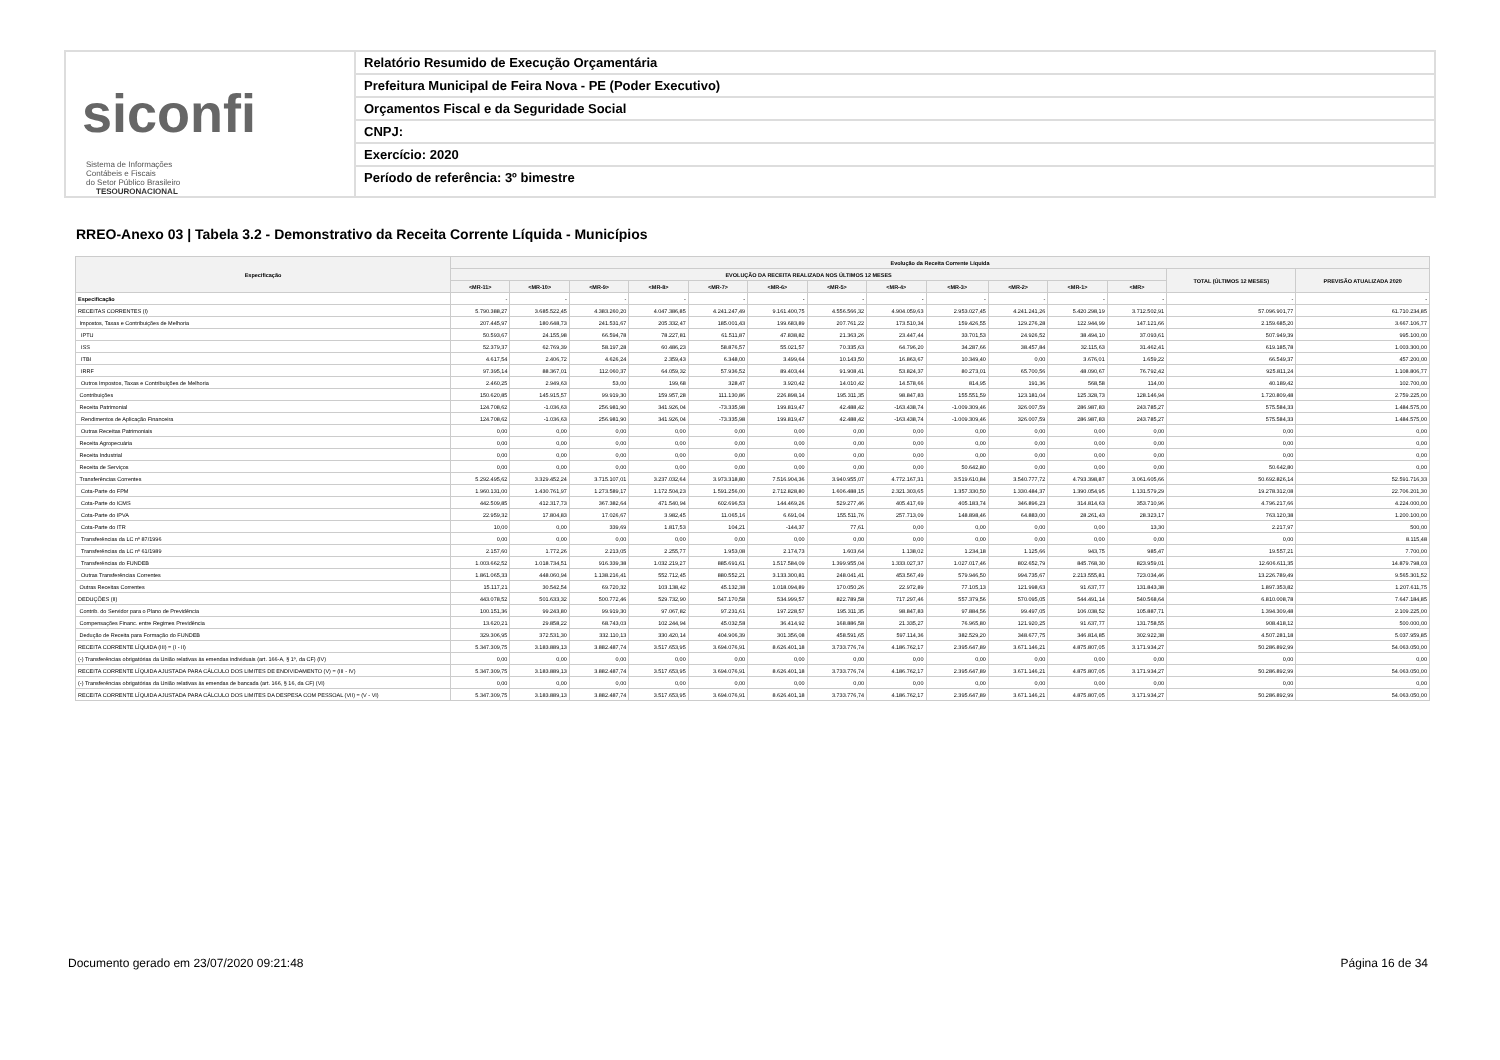siconfi Sistema de Informações
Contábeis e Fiscais
do Setor Público Brasileiro
TESOURONACIONAL
Relatório Resumido de Execução Orçamentária
Prefeitura Municipal de Feira Nova - PE (Poder Executivo)
Orçamentos Fiscal e da Seguridade Social
CNPJ:
Exercício: 2020
Período de referência: 3º bimestre
RREO-Anexo 03 | Tabela 3.2 - Demonstrativo da Receita Corrente Líquida - Municípios
| Especificação | Evolução da Receita Corrente Líquida | | | | | | | | | | | | | |
| --- | --- | --- | --- | --- | --- | --- | --- | --- | --- | --- | --- | --- | --- | --- |
| | EVOLUÇÃO DA RECEITA REALIZADA NOS ÚLTIMOS 12 MESES | | | | | | | | | | | | TOTAL (ÚLTIMOS 12 MESES) | PREVISÃO ATUALIZADA 2020 |
| | <MR-11> | <MR-10> | <MR-9> | <MR-8> | <MR-7> | <MR-6> | <MR-5> | <MR-4> | <MR-3> | <MR-2> | <MR-1> | <MR> | | |
| Especificação | - | - | - | - | - | - | - | - | - | - | - | - | - | - |
| RECEITAS CORRENTES (I) | 5.790.388,27 | 3.685.522,45 | 4.383.260,20 | 4.047.386,85 | 4.241.247,49 | 9.161.400,75 | 4.556.566,32 | 4.904.059,63 | 2.953.027,45 | 4.241.241,26 | 5.420.298,19 | 3.712.502,91 | 57.096.901,77 | 61.710.234,85 |
| Impostos, Taxas e Contribuições de Melhoria | 207.445,97 | 180.648,73 | 241.531,67 | 205.332,47 | 185.001,43 | 199.683,89 | 207.761,22 | 173.510,34 | 159.426,55 | 129.276,28 | 122.944,99 | 147.121,66 | 2.159.685,20 | 3.667.106,77 |
| IPTU | 50.593,67 | 24.155,98 | 66.594,78 | 78.227,81 | 61.511,87 | 47.838,82 | 21.363,26 | 23.447,44 | 33.701,53 | 24.926,52 | 38.494,10 | 37.093,61 | 507.949,39 | 995.100,00 |
| ISS | 52.379,37 | 62.769,39 | 58.197,28 | 60.486,23 | 58.876,57 | 55.021,57 | 70.335,63 | 64.796,20 | 34.287,66 | 38.457,84 | 32.115,63 | 31.462,41 | 619.185,78 | 1.003.300,00 |
| ITBI | 4.617,54 | 2.406,72 | 4.626,24 | 2.359,43 | 6.348,00 | 3.499,64 | 10.143,50 | 16.863,67 | 10.349,40 | 0,00 | 3.676,01 | 1.659,22 | 66.549,37 | 457.200,00 |
| IRRF | 97.395,14 | 88.367,01 | 112.060,37 | 64.059,32 | 57.936,52 | 89.403,44 | 91.908,41 | 53.824,37 | 80.273,01 | 65.700,56 | 48.090,67 | 76.792,42 | 925.811,24 | 1.108.806,77 |
| Outros Impostos, Taxas e Contribuições de Melhoria | 2.460,25 | 2.949,63 | 53,00 | 199,68 | 328,47 | 3.920,42 | 14.010,42 | 14.578,66 | 814,95 | 191,36 | 568,58 | 114,00 | 40.189,42 | 102.700,00 |
| Contribuições | 150.620,85 | 145.915,57 | 99.919,30 | 159.957,28 | 111.130,86 | 226.898,14 | 195.311,35 | 98.847,83 | 155.551,59 | 123.181,04 | 125.328,73 | 128.146,94 | 1.720.809,48 | 2.759.225,00 |
| Receita Patrimonial | 124.708,62 | -1.036,63 | 256.981,90 | 341.926,04 | -73.335,98 | 199.819,47 | 42.488,42 | -163.438,74 | -1.009.309,46 | 326.007,59 | 286.987,83 | 243.785,27 | 575.584,33 | 1.484.575,00 |
| Rendimentos de Aplicação Financeira | 124.708,62 | -1.036,63 | 256.981,90 | 341.926,04 | -73.335,98 | 199.819,47 | 42.488,42 | -163.438,74 | -1.009.309,46 | 326.007,59 | 286.987,83 | 243.785,27 | 575.584,33 | 1.484.575,00 |
| Outras Receitas Patrimoniais | 0,00 | 0,00 | 0,00 | 0,00 | 0,00 | 0,00 | 0,00 | 0,00 | 0,00 | 0,00 | 0,00 | 0,00 | 0,00 | 0,00 |
| Receita Agropecuária | 0,00 | 0,00 | 0,00 | 0,00 | 0,00 | 0,00 | 0,00 | 0,00 | 0,00 | 0,00 | 0,00 | 0,00 | 0,00 | 0,00 |
| Receita Industrial | 0,00 | 0,00 | 0,00 | 0,00 | 0,00 | 0,00 | 0,00 | 0,00 | 0,00 | 0,00 | 0,00 | 0,00 | 0,00 | 0,00 |
| Receita de Serviços | 0,00 | 0,00 | 0,00 | 0,00 | 0,00 | 0,00 | 0,00 | 0,00 | 50.642,80 | 0,00 | 0,00 | 0,00 | 50.642,80 | 0,00 |
| Transferências Correntes | 5.292.495,62 | 3.329.452,24 | 3.715.107,01 | 3.237.032,64 | 3.973.318,80 | 7.516.904,36 | 3.940.955,07 | 4.772.167,31 | 3.519.610,84 | 3.540.777,72 | 4.793.398,87 | 3.061.605,66 | 50.692.826,14 | 52.591.716,33 |
| Cota-Parte do FPM | 1.960.131,00 | 1.430.761,97 | 1.273.589,17 | 1.172.504,23 | 1.591.256,00 | 2.712.828,80 | 1.606.488,15 | 2.321.303,65 | 1.357.330,50 | 1.330.484,37 | 1.390.054,95 | 1.131.579,29 | 19.278.312,08 | 22.706.201,30 |
| Cota-Parte do ICMS | 442.509,85 | 412.317,73 | 367.382,64 | 471.540,94 | 602.696,53 | 144.469,26 | 529.277,46 | 405.417,69 | 405.183,74 | 346.896,23 | 314.814,63 | 353.710,96 | 4.796.217,66 | 4.224.000,00 |
| Cota-Parte do IPVA | 22.959,32 | 17.804,83 | 17.026,67 | 3.982,45 | 11.065,16 | 6.691,04 | 155.511,76 | 257.713,09 | 148.898,46 | 64.883,00 | 28.261,43 | 28.323,17 | 763.120,38 | 1.200.100,00 |
| Cota-Parte do ITR | 10,00 | 0,00 | 339,69 | 1.817,53 | 104,21 | -144,37 | 77,61 | 0,00 | 0,00 | 0,00 | 0,00 | 13,30 | 2.217,97 | 500,00 |
| Transferências da LC nº 87/1996 | 0,00 | 0,00 | 0,00 | 0,00 | 0,00 | 0,00 | 0,00 | 0,00 | 0,00 | 0,00 | 0,00 | 0,00 | 0,00 | 8.115,48 |
| Transferências da LC nº 61/1989 | 2.157,60 | 1.772,26 | 2.213,05 | 2.255,77 | 1.953,08 | 2.174,73 | 1.603,64 | 1.138,02 | 1.234,18 | 1.125,66 | 943,75 | 985,47 | 19.557,21 | 7.700,00 |
| Transferências do FUNDEB | 1.003.662,52 | 1.018.734,51 | 916.339,38 | 1.032.219,27 | 885.691,61 | 1.517.584,09 | 1.399.955,04 | 1.333.027,37 | 1.027.017,46 | 802.652,79 | 845.768,30 | 823.959,01 | 12.606.611,35 | 14.879.798,03 |
| Outras Transferências Correntes | 1.861.065,33 | 448.060,94 | 1.138.216,41 | 552.712,45 | 880.552,21 | 3.133.300,81 | 248.041,41 | 453.567,49 | 579.946,50 | 994.735,67 | 2.213.555,81 | 723.034,46 | 13.226.789,49 | 9.565.301,52 |
| Outras Receitas Correntes | 15.117,21 | 30.542,54 | 69.720,32 | 103.138,42 | 45.132,38 | 1.018.094,89 | 170.050,26 | 22.972,89 | 77.105,13 | 121.998,63 | 91.637,77 | 131.843,38 | 1.897.353,82 | 1.207.611,75 |
| DEDUÇÕES (II) | 443.078,52 | 501.633,32 | 500.772,46 | 529.732,90 | 547.170,58 | 534.999,57 | 822.789,58 | 717.297,46 | 557.379,56 | 570.095,05 | 544.491,14 | 540.568,64 | 6.810.008,78 | 7.647.184,85 |
| Contrib. do Servidor para o Plano de Previdência | 100.151,36 | 99.243,80 | 99.919,30 | 97.067,82 | 97.231,61 | 197.228,57 | 195.311,35 | 98.847,83 | 97.884,56 | 99.497,05 | 106.038,52 | 105.887,71 | 1.394.309,48 | 2.109.225,00 |
| Compensações Financ. entre Regimes Previdência | 13.620,21 | 29.858,22 | 68.743,03 | 102.244,94 | 45.032,58 | 36.414,92 | 168.886,58 | 21.335,27 | 76.965,80 | 121.920,25 | 91.637,77 | 131.758,55 | 908.418,12 | 500.000,00 |
| Dedução de Receita para Formação do FUNDEB | 329.306,95 | 372.531,30 | 332.110,13 | 330.420,14 | 404.906,39 | 301.356,08 | 458.591,65 | 597.114,36 | 382.529,20 | 348.677,75 | 346.814,85 | 302.922,38 | 4.507.281,18 | 5.037.959,85 |
| RECEITA CORRENTE LÍQUIDA (III) = (I - II) | 5.347.309,75 | 3.183.889,13 | 3.882.487,74 | 3.517.653,95 | 3.694.076,91 | 8.626.401,18 | 3.733.776,74 | 4.186.762,17 | 2.395.647,89 | 3.671.146,21 | 4.875.807,05 | 3.171.934,27 | 50.286.892,99 | 54.063.050,00 |
| (-) Transferências obrigatórias da União relativas às emendas individuais (art. 166-A, § 1º, da CF) (IV) | 0,00 | 0,00 | 0,00 | 0,00 | 0,00 | 0,00 | 0,00 | 0,00 | 0,00 | 0,00 | 0,00 | 0,00 | 0,00 | 0,00 |
| RECEITA CORRENTE LÍQUIDA AJUSTADA PARA CÁLCULO DOS LIMITES DE ENDIVIDAMENTO (V) = (III - IV) | 5.347.309,75 | 3.183.889,13 | 3.882.487,74 | 3.517.653,95 | 3.694.076,91 | 8.626.401,18 | 3.733.776,74 | 4.186.762,17 | 2.395.647,89 | 3.671.146,21 | 4.875.807,05 | 3.171.934,27 | 50.286.892,99 | 54.063.050,00 |
| (-) Transferências obrigatórias da União relativas às emendas de bancada (art. 166, § 16, da CF) (VI) | 0,00 | 0,00 | 0,00 | 0,00 | 0,00 | 0,00 | 0,00 | 0,00 | 0,00 | 0,00 | 0,00 | 0,00 | 0,00 | 0,00 |
| RECEITA CORRENTE LÍQUIDA AJUSTADA PARA CÁLCULO DOS LIMITES DA DESPESA COM PESSOAL (VII) = (V - VI) | 5.347.309,75 | 3.183.889,13 | 3.882.487,74 | 3.517.653,95 | 3.694.076,91 | 8.626.401,18 | 3.733.776,74 | 4.186.762,17 | 2.395.647,89 | 3.671.146,21 | 4.875.807,05 | 3.171.934,27 | 50.286.892,99 | 54.063.050,00 |
Documento gerado em 23/07/2020 09:21:48
Página 16 de 34